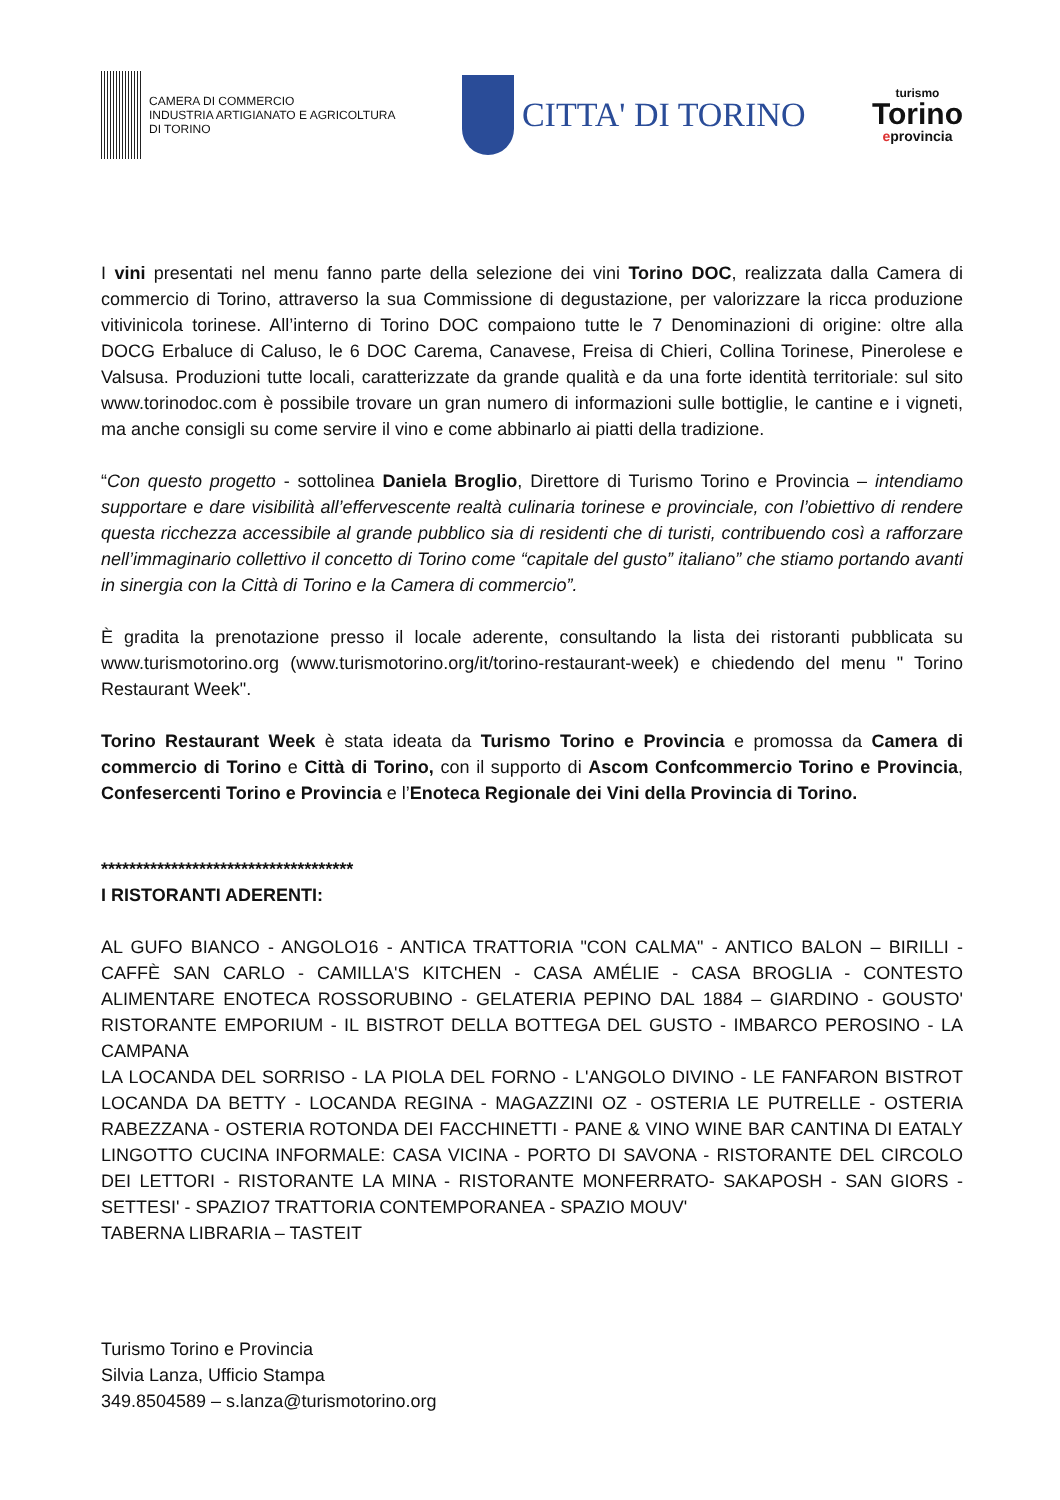CAMERA DI COMMERCIO
INDUSTRIA ARTIGIANATO E AGRICOLTURA
DI TORINO
CITTA' DI TORINO
turismo
Torino
eprovincia
I vini presentati nel menu fanno parte della selezione dei vini Torino DOC, realizzata dalla Camera di commercio di Torino, attraverso la sua Commissione di degustazione, per valorizzare la ricca produzione vitivinicola torinese. All’interno di Torino DOC compaiono tutte le 7 Denominazioni di origine: oltre alla DOCG Erbaluce di Caluso, le 6 DOC Carema, Canavese, Freisa di Chieri, Collina Torinese, Pinerolese e Valsusa. Produzioni tutte locali, caratterizzate da grande qualità e da una forte identità territoriale: sul sito www.torinodoc.com è possibile trovare un gran numero di informazioni sulle bottiglie, le cantine e i vigneti, ma anche consigli su come servire il vino e come abbinarlo ai piatti della tradizione.
“Con questo progetto - sottolinea Daniela Broglio, Direttore di Turismo Torino e Provincia – intendiamo supportare e dare visibilità all’effervescente realtà culinaria torinese e provinciale, con l’obiettivo di rendere questa ricchezza accessibile al grande pubblico sia di residenti che di turisti, contribuendo così a rafforzare nell’immaginario collettivo il concetto di Torino come “capitale del gusto” italiano” che stiamo portando avanti in sinergia con la Città di Torino e la Camera di commercio”.
È gradita la prenotazione presso il locale aderente, consultando la lista dei ristoranti pubblicata su www.turismotorino.org (www.turismotorino.org/it/torino-restaurant-week) e chiedendo del menu " Torino Restaurant Week".
Torino Restaurant Week è stata ideata da Turismo Torino e Provincia e promossa da Camera di commercio di Torino e Città di Torino, con il supporto di Ascom Confcommercio Torino e Provincia, Confesercenti Torino e Provincia e l’Enoteca Regionale dei Vini della Provincia di Torino.
************************************
I RISTORANTI ADERENTI:
AL GUFO BIANCO - ANGOLO16 - ANTICA TRATTORIA "CON CALMA" - ANTICO BALON – BIRILLI - CAFFÈ SAN CARLO - CAMILLA'S KITCHEN - CASA AMÉLIE - CASA BROGLIA - CONTESTO ALIMENTARE ENOTECA ROSSORUBINO - GELATERIA PEPINO DAL 1884 – GIARDINO - GOUSTO' RISTORANTE EMPORIUM - IL BISTROT DELLA BOTTEGA DEL GUSTO - IMBARCO PEROSINO - LA CAMPANA
LA LOCANDA DEL SORRISO - LA PIOLA DEL FORNO - L'ANGOLO DIVINO - LE FANFARON BISTROT LOCANDA DA BETTY - LOCANDA REGINA - MAGAZZINI OZ - OSTERIA LE PUTRELLE - OSTERIA RABEZZANA - OSTERIA ROTONDA DEI FACCHINETTI - PANE & VINO WINE BAR CANTINA DI EATALY LINGOTTO CUCINA INFORMALE: CASA VICINA - PORTO DI SAVONA - RISTORANTE DEL CIRCOLO DEI LETTORI - RISTORANTE LA MINA - RISTORANTE MONFERRATO- SAKAPOSH - SAN GIORS - SETTESI' - SPAZIO7 TRATTORIA CONTEMPORANEA - SPAZIO MOUV'
TABERNA LIBRARIA – TASTEIT
Turismo Torino e Provincia
Silvia Lanza, Ufficio Stampa
349.8504589 – s.lanza@turismotorino.org